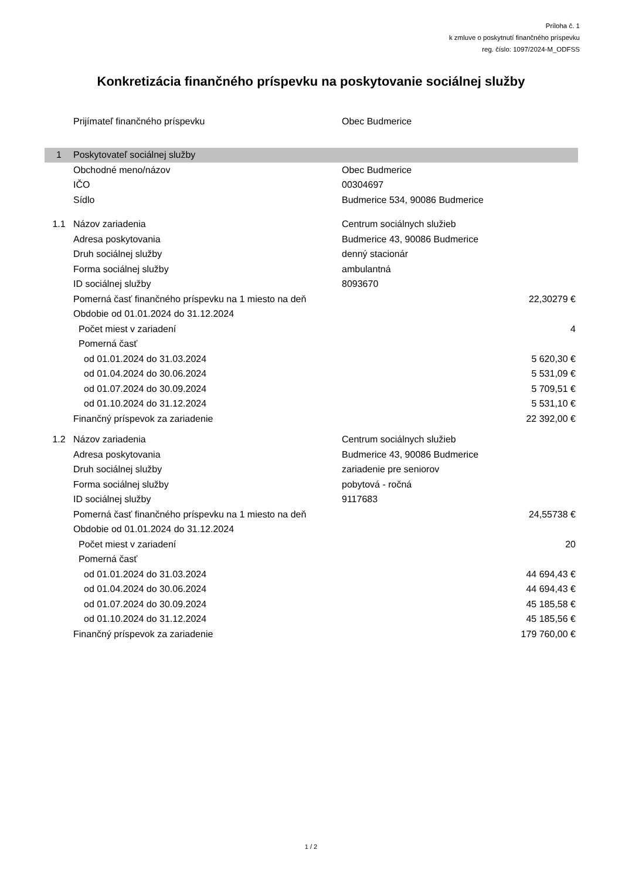Príloha č. 1
k zmluve o poskytnutí finančného príspevku
reg. číslo: 1097/2024-M_ODFSS
Konkretizácia finančného príspevku na poskytovanie sociálnej služby
| | Prijímateľ finančného príspevku | Obec Budmerice | |
| 1 | Poskytovateľ sociálnej služby | | |
| | Obchodné meno/názov | Obec Budmerice | |
| | IČO | 00304697 | |
| | Sídlo | Budmerice 534, 90086 Budmerice | |
| 1.1 | Názov zariadenia | Centrum sociálnych služieb | |
| | Adresa poskytovania | Budmerice 43, 90086 Budmerice | |
| | Druh sociálnej služby | denný stacionár | |
| | Forma sociálnej služby | ambulantná | |
| | ID sociálnej služby | 8093670 | |
| | Pomerná časť finančného príspevku na 1 miesto na deň | | 22,30279 € |
| | Obdobie od 01.01.2024 do 31.12.2024 | | |
| | Počet miest v zariadení | | 4 |
| | Pomerná časť | | |
| | od 01.01.2024 do 31.03.2024 | | 5 620,30 € |
| | od 01.04.2024 do 30.06.2024 | | 5 531,09 € |
| | od 01.07.2024 do 30.09.2024 | | 5 709,51 € |
| | od 01.10.2024 do 31.12.2024 | | 5 531,10 € |
| | Finančný príspevok za zariadenie | | 22 392,00 € |
| 1.2 | Názov zariadenia | Centrum sociálnych služieb | |
| | Adresa poskytovania | Budmerice 43, 90086 Budmerice | |
| | Druh sociálnej služby | zariadenie pre seniorov | |
| | Forma sociálnej služby | pobytová - ročná | |
| | ID sociálnej služby | 9117683 | |
| | Pomerná časť finančného príspevku na 1 miesto na deň | | 24,55738 € |
| | Obdobie od 01.01.2024 do 31.12.2024 | | |
| | Počet miest v zariadení | | 20 |
| | Pomerná časť | | |
| | od 01.01.2024 do 31.03.2024 | | 44 694,43 € |
| | od 01.04.2024 do 30.06.2024 | | 44 694,43 € |
| | od 01.07.2024 do 30.09.2024 | | 45 185,58 € |
| | od 01.10.2024 do 31.12.2024 | | 45 185,56 € |
| | Finančný príspevok za zariadenie | | 179 760,00 € |
1 / 2